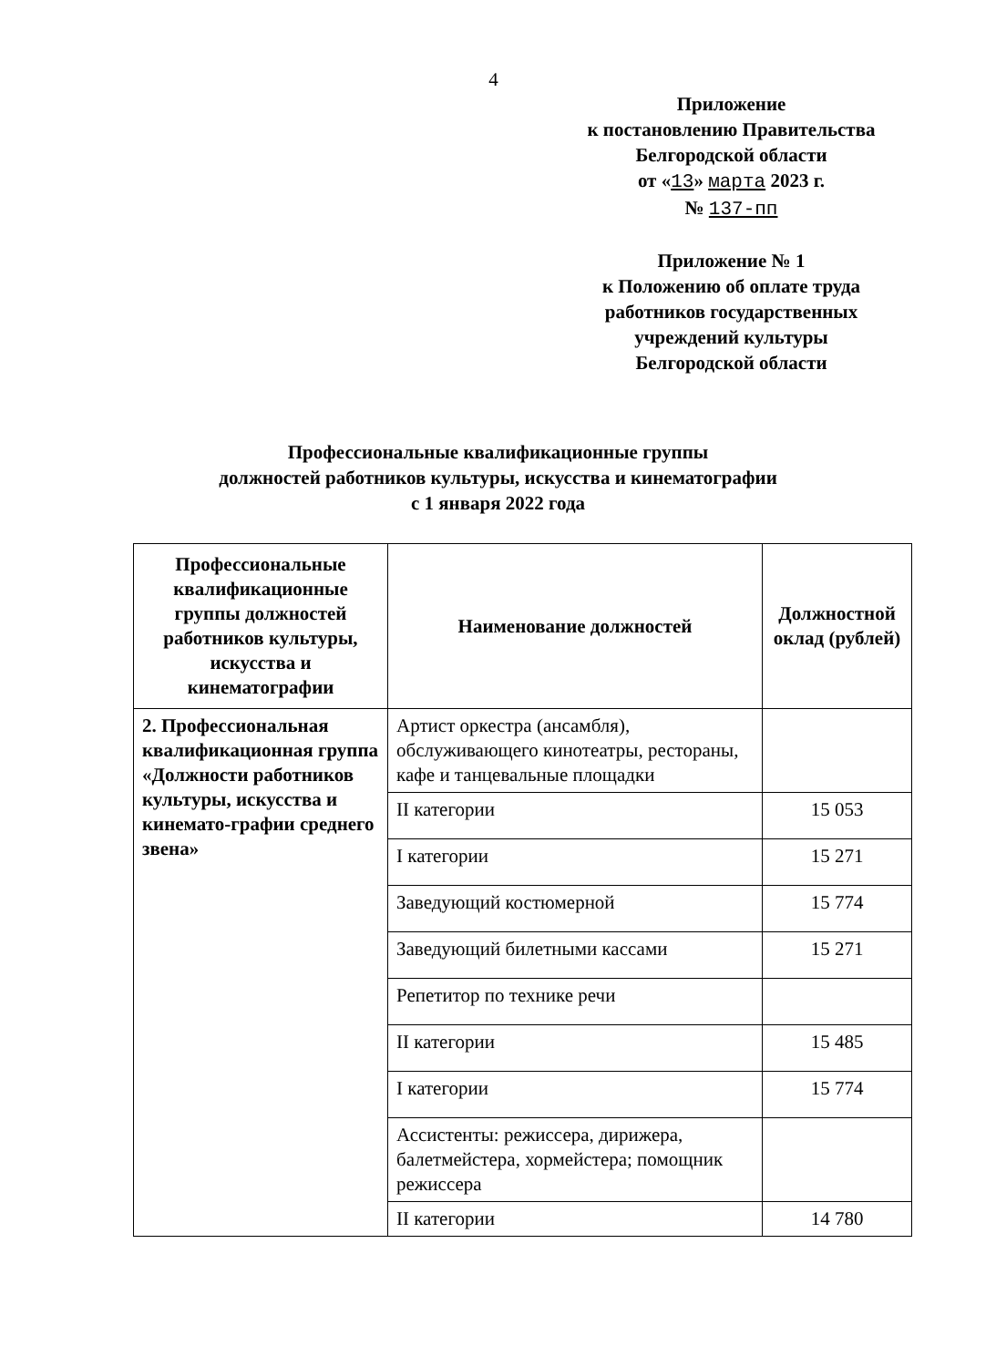4
Приложение
к постановлению Правительства
Белгородской области
от «13» марта 2023 г.
№ 137-пп
Приложение № 1
к Положению об оплате труда
работников государственных
учреждений культуры
Белгородской области
Профессиональные квалификационные группы
должностей работников культуры, искусства и кинематографии
с 1 января 2022 года
| Профессиональные квалификационные группы должностей работников культуры, искусства и кинематографии | Наименование должностей | Должностной оклад (рублей) |
| --- | --- | --- |
| 2. Профессиональная квалификационная группа «Должности работников культуры, искусства и кинемато-графии среднего звена» | Артист оркестра (ансамбля), обслуживающего кинотеатры, рестораны, кафе и танцевальные площадки | |
| | II категории | 15 053 |
| | I категории | 15 271 |
| | Заведующий костюмерной | 15 774 |
| | Заведующий билетными кассами | 15 271 |
| | Репетитор по технике речи | |
| | II категории | 15 485 |
| | I категории | 15 774 |
| | Ассистенты: режиссера, дирижера, балетмейстера, хормейстера; помощник режиссера | |
| | II категории | 14 780 |